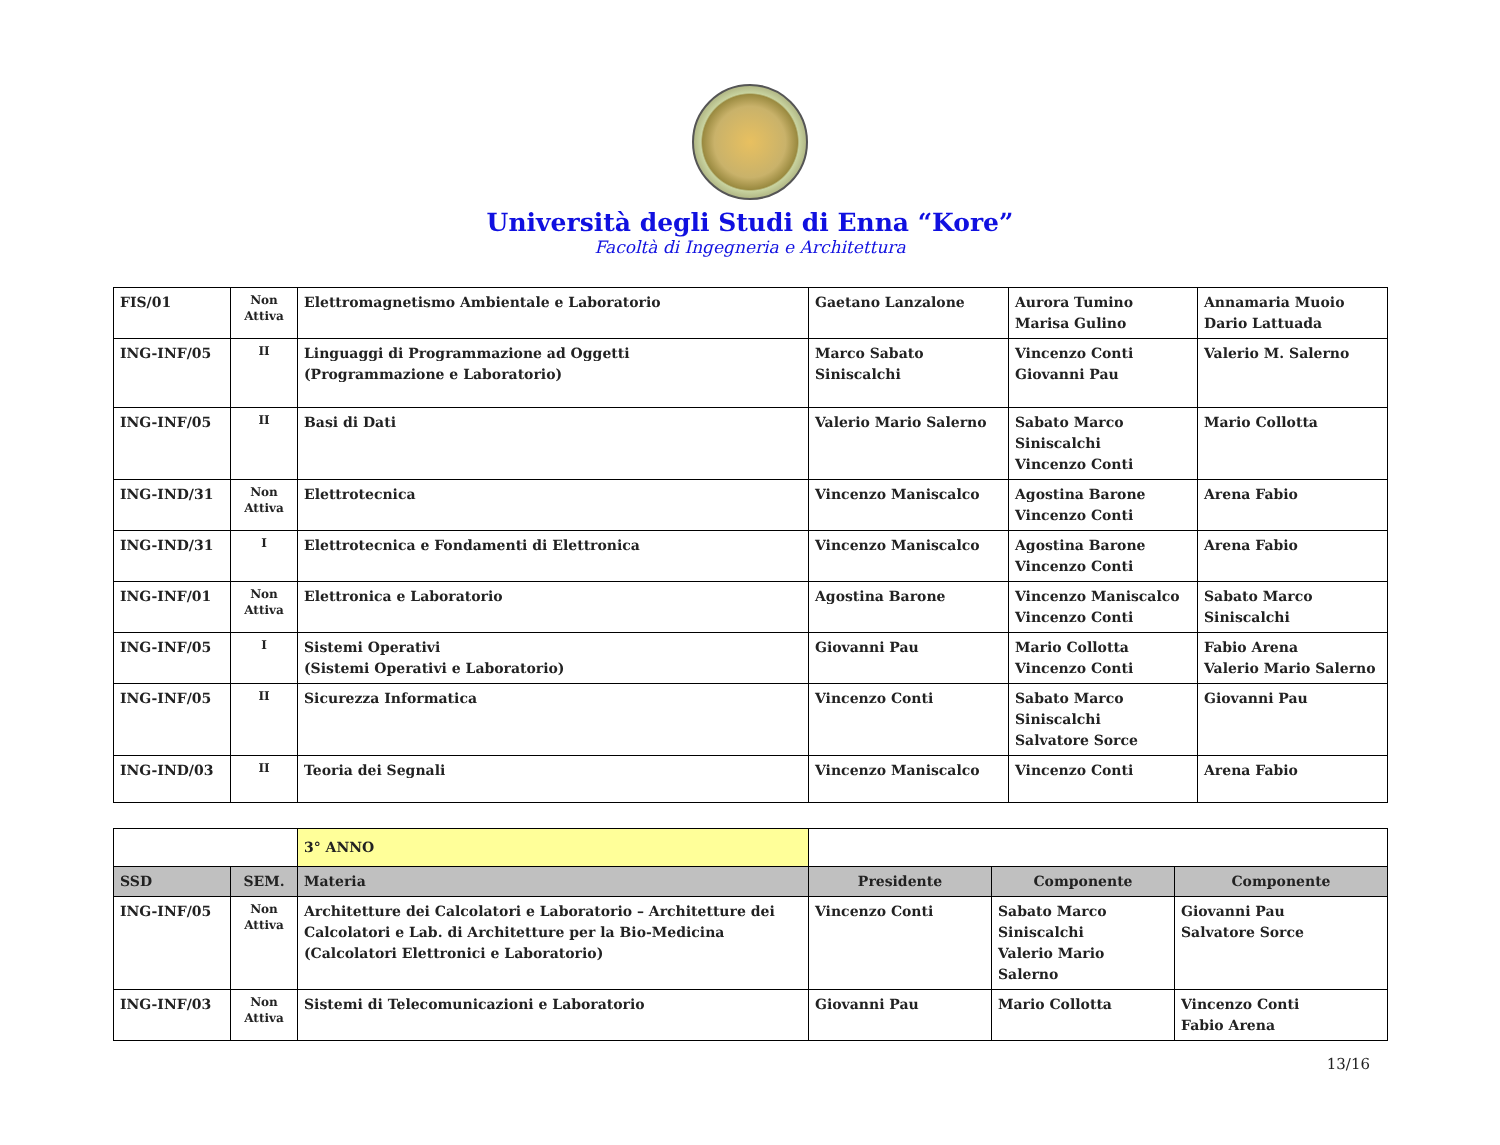Università degli Studi di Enna “Kore”
Facoltà di Ingegneria e Architettura
| FIS/01 | Non Attiva | Elettromagnetismo Ambientale e Laboratorio | Gaetano Lanzalone | Aurora Tumino Marisa Gulino | Annamaria Muoio Dario Lattuada |
| ING-INF/05 | II | Linguaggi di Programmazione ad Oggetti (Programmazione e Laboratorio) | Marco Sabato Siniscalchi | Vincenzo Conti Giovanni Pau | Valerio M. Salerno |
| ING-INF/05 | II | Basi di Dati | Valerio Mario Salerno | Sabato Marco Siniscalchi Vincenzo Conti | Mario Collotta |
| ING-IND/31 | Non Attiva | Elettrotecnica | Vincenzo Maniscalco | Agostina Barone Vincenzo Conti | Arena Fabio |
| ING-IND/31 | I | Elettrotecnica e Fondamenti di Elettronica | Vincenzo Maniscalco | Agostina Barone Vincenzo Conti | Arena Fabio |
| ING-INF/01 | Non Attiva | Elettronica e Laboratorio | Agostina Barone | Vincenzo Maniscalco Vincenzo Conti | Sabato Marco Siniscalchi |
| ING-INF/05 | I | Sistemi Operativi (Sistemi Operativi e Laboratorio) | Giovanni Pau | Mario Collotta Vincenzo Conti | Fabio Arena Valerio Mario Salerno |
| ING-INF/05 | II | Sicurezza Informatica | Vincenzo Conti | Sabato Marco Siniscalchi Salvatore Sorce | Giovanni Pau |
| ING-IND/03 | II | Teoria dei Segnali | Vincenzo Maniscalco | Vincenzo Conti | Arena Fabio |
| | | 3° ANNO | | | |
| SSD | SEM. | Materia | Presidente | Componente | Componente |
| ING-INF/05 | Non Attiva | Architetture dei Calcolatori e Laboratorio – Architetture dei Calcolatori e Lab. di Architetture per la Bio-Medicina (Calcolatori Elettronici e Laboratorio) | Vincenzo Conti | Sabato Marco Siniscalchi Valerio Mario Salerno | Giovanni Pau Salvatore Sorce |
| ING-INF/03 | Non Attiva | Sistemi di Telecomunicazioni e Laboratorio | Giovanni Pau | Mario Collotta | Vincenzo Conti Fabio Arena |
13/16